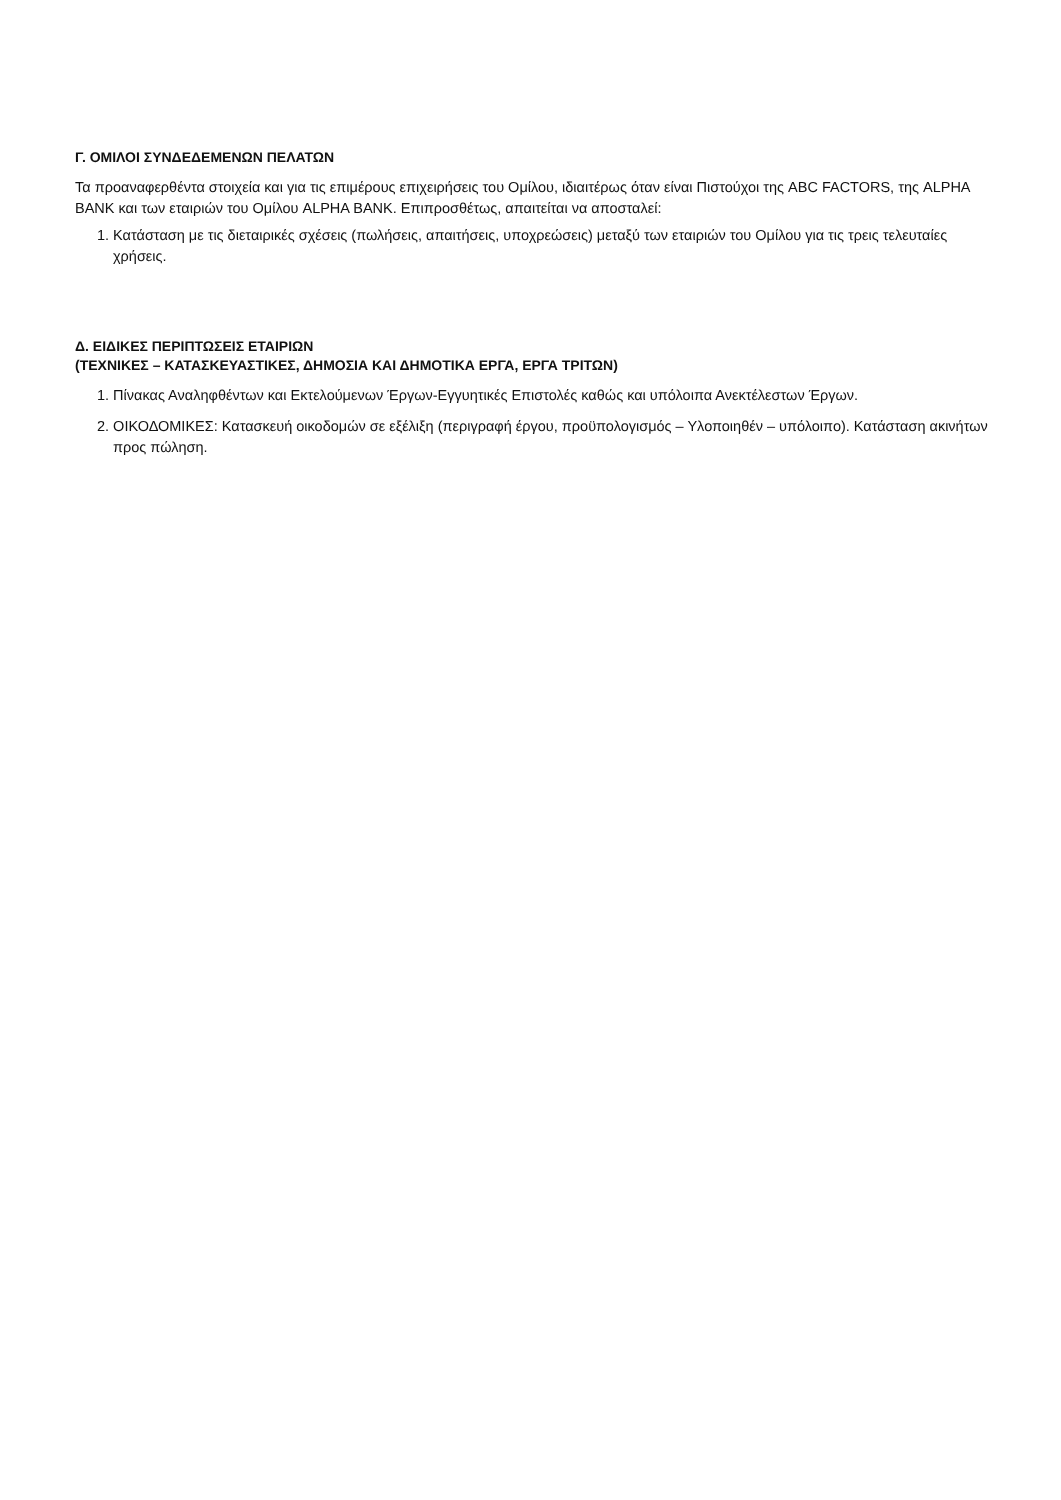Γ. ΟΜΙΛΟΙ ΣΥΝΔΕΔΕΜΕΝΩΝ ΠΕΛΑΤΩΝ
Τα προαναφερθέντα στοιχεία και για τις επιμέρους επιχειρήσεις του Ομίλου, ιδιαιτέρως όταν είναι Πιστούχοι της ABC FACTORS, της ALPHA BANK και των εταιριών του Ομίλου ALPHA BANK. Επιπροσθέτως, απαιτείται να αποσταλεί:
1. Κατάσταση με τις διεταιρικές σχέσεις (πωλήσεις, απαιτήσεις, υποχρεώσεις) μεταξύ των εταιριών του Ομίλου για τις τρεις τελευταίες χρήσεις.
Δ. ΕΙΔΙΚΕΣ ΠΕΡΙΠΤΩΣΕΙΣ ΕΤΑΙΡΙΩΝ
(ΤΕΧΝΙΚΕΣ – ΚΑΤΑΣΚΕΥΑΣΤΙΚΕΣ, ΔΗΜΟΣΙΑ ΚΑΙ ΔΗΜΟΤΙΚΑ ΕΡΓΑ, ΕΡΓΑ ΤΡΙΤΩΝ)
1. Πίνακας Αναληφθέντων και Εκτελούμενων Έργων-Εγγυητικές Επιστολές καθώς και υπόλοιπα Ανεκτέλεστων Έργων.
2. ΟΙΚΟΔΟΜΙΚΕΣ: Κατασκευή οικοδομών σε εξέλιξη (περιγραφή έργου, προϋπολογισμός – Υλοποιηθέν – υπόλοιπο). Κατάσταση ακινήτων προς πώληση.